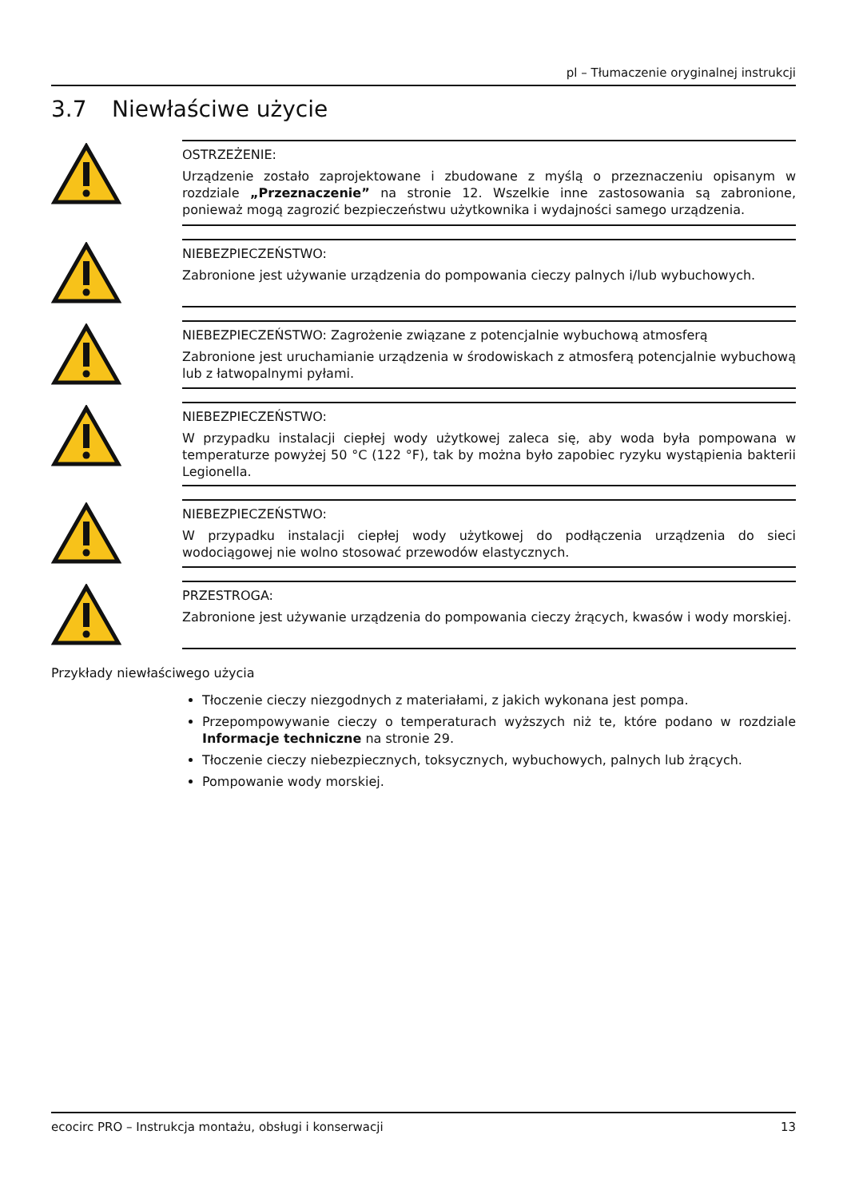pl – Tłumaczenie oryginalnej instrukcji
3.7 Niewłaściwe użycie
OSTRZEŻENIE:
Urządzenie zostało zaprojektowane i zbudowane z myślą o przeznaczeniu opisanym w rozdziale „Przeznaczenie” na stronie 12. Wszelkie inne zastosowania są zabronione, ponieważ mogą zagrozić bezpieczeństwu użytkownika i wydajności samego urządzenia.
NIEBEZPIECZEŃSTWO:
Zabronione jest używanie urządzenia do pompowania cieczy palnych i/lub wybuchowych.
NIEBEZPIECZEŃSTWO: Zagrożenie związane z potencjalnie wybuchową atmosferą
Zabronione jest uruchamianie urządzenia w środowiskach z atmosferą potencjalnie wybuchową lub z łatwopalnymi pyłami.
NIEBEZPIECZEŃSTWO:
W przypadku instalacji ciepłej wody użytkowej zaleca się, aby woda była pompowana w temperaturze powyżej 50 °C (122 °F), tak by można było zapobiec ryzyku wystąpienia bakterii Legionella.
NIEBEZPIECZEŃSTWO:
W przypadku instalacji ciepłej wody użytkowej do podłączenia urządzenia do sieci wodociągowej nie wolno stosować przewodów elastycznych.
PRZESTROGA:
Zabronione jest używanie urządzenia do pompowania cieczy żrących, kwasów i wody morskiej.
Przykłady niewłaściwego użycia
Tłoczenie cieczy niezgodnych z materiałami, z jakich wykonana jest pompa.
Przepompowywanie cieczy o temperaturach wyższych niż te, które podano w rozdziale Informacje techniczne na stronie 29.
Tłoczenie cieczy niebezpiecznych, toksycznych, wybuchowych, palnych lub żrących.
Pompowanie wody morskiej.
ecocirc PRO – Instrukcja montażu, obsługi i konserwacji 13